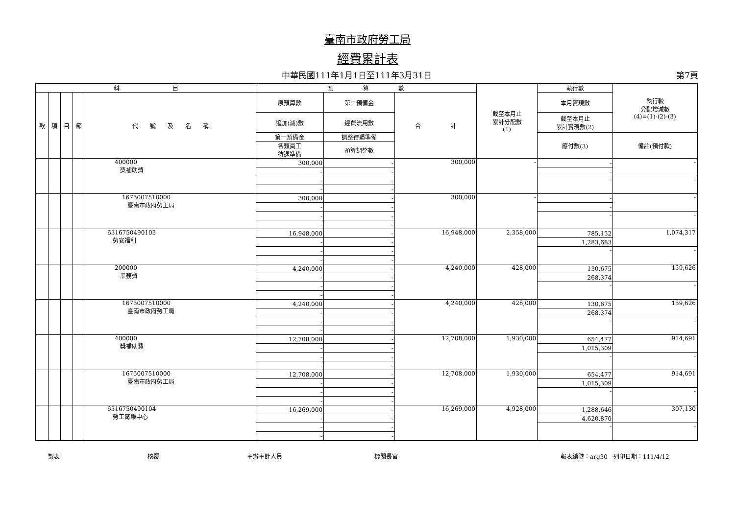臺南市政府勞工局
經費累計表
中華民國111年1月1日至111年3月31日 第7頁
| 科 目 | | | | | 預 算 數 | | | 截至本月止 累計分配數 (1) | 執行數 | 執行較 分配增減數 (4)=(1)-(2)-(3) |
| --- | --- | --- | --- | --- | --- | --- | --- | --- | --- | --- |
| 款 | 項 | 目 | 節 | 代 號 及 名 稱 | 原預算數 | 第二預備金 | 合 計 | | 本月實現數 | |
| | | | | | 追加(減)數 | 經費流用數 | | | 截至本月止 累計實現數(2) | |
| | | | | | 第一預備金 | 調整待遇準備 | | | 應付數(3) | 備註(預付款) |
| | | | | | 各類員工 待遇準備 | 預算調整數 | | | | |
| | | | | 400000 獎補助費 | 300,000 | - | 300,000 | - | - | - |
| | | | | | - | - | | | - | |
| | | | | | - | - | | | - | - |
| | | | | | - | - | | | | |
| | | | | 1675007510000 臺南市政府勞工局 | 300,000 | - | 300,000 | - | - | - |
| | | | | | - | - | | | - | |
| | | | | | - | - | | | - | - |
| | | | | | - | - | | | | |
| | | | | 6316750490103 勞安福利 | 16,948,000 | - | 16,948,000 | 2,358,000 | 785,152 | 1,074,317 |
| | | | | | - | - | | | 1,283,683 | |
| | | | | | - | - | | | - | - |
| | | | | | - | - | | | | |
| | | | | 200000 業務費 | 4,240,000 | - | 4,240,000 | 428,000 | 130,675 | 159,626 |
| | | | | | - | - | | | 268,374 | |
| | | | | | - | - | | | - | - |
| | | | | | - | - | | | | |
| | | | | 1675007510000 臺南市政府勞工局 | 4,240,000 | - | 4,240,000 | 428,000 | 130,675 | 159,626 |
| | | | | | - | - | | | 268,374 | |
| | | | | | - | - | | | - | - |
| | | | | | - | - | | | | |
| | | | | 400000 獎補助費 | 12,708,000 | - | 12,708,000 | 1,930,000 | 654,477 | 914,691 |
| | | | | | - | - | | | 1,015,309 | |
| | | | | | - | - | | | - | - |
| | | | | | - | - | | | | |
| | | | | 1675007510000 臺南市政府勞工局 | 12,708,000 | - | 12,708,000 | 1,930,000 | 654,477 | 914,691 |
| | | | | | - | - | | | 1,015,309 | |
| | | | | | - | - | | | - | - |
| | | | | | - | - | | | | |
| | | | | 6316750490104 勞工育樂中心 | 16,269,000 | - | 16,269,000 | 4,928,000 | 1,288,646 | 307,130 |
| | | | | | - | - | | | 4,620,870 | |
| | | | | | - | - | | | - | - |
| | | | | | - | - | | | | |
製表 核覆 主辦主計人員 機關長官 報表編號：arg30　列印日期：111/4/12